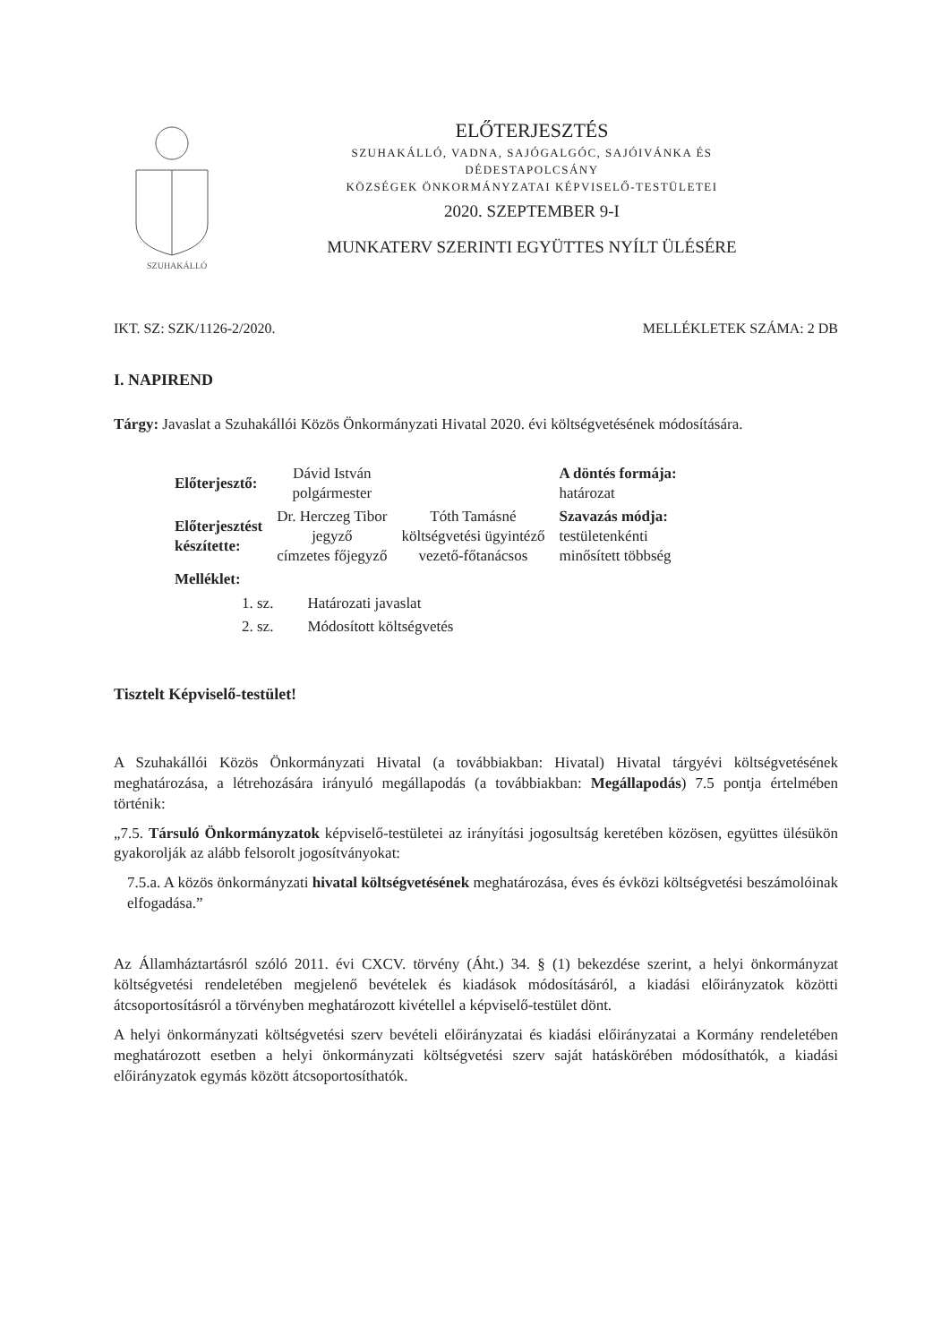SZUHAKÁLLÓ
ELŐTERJESZTÉS
SZUHAKÁLLÓ, VADNA, SAJÓGALGÓC, SAJÓIVÁNKA ÉS
DÉDESTAPOLCSÁNY
KÖZSÉGEK ÖNKORMÁNYZATAI KÉPVISELŐ-TESTÜLETEI
2020. SZEPTEMBER 9-I
MUNKATERV SZERINTI EGYÜTTES NYÍLT ÜLÉSÉRE
IKT. SZ: SZK/1126-2/2020. MELLÉKLETEK SZÁMA: 2 DB
I. NAPIREND
Tárgy: Javaslat a Szuhakállói Közös Önkormányzati Hivatal 2020. évi költségvetésének módosítására.
| Előterjesztő: | Dávid István polgármester | | A döntés formája: határozat |
| Előterjesztést készítette: | Dr. Herczeg Tibor jegyző címzetes főjegyző | Tóth Tamásné költségvetési ügyintéző vezető-főtanácsos | Szavazás módja: testületenkénti minősített többség |
| Melléklet: | | | |
| 1. sz. | Határozati javaslat |
| 2. sz. | Módosított költségvetés |
Tisztelt Képviselő-testület!
A Szuhakállói Közös Önkormányzati Hivatal (a továbbiakban: Hivatal) Hivatal tárgyévi költségvetésének meghatározása, a létrehozására irányuló megállapodás (a továbbiakban: Megállapodás) 7.5 pontja értelmében történik:
„7.5. Társuló Önkormányzatok képviselő-testületei az irányítási jogosultság keretében közösen, együttes ülésükön gyakorolják az alább felsorolt jogosítványokat:
7.5.a. A közös önkormányzati hivatal költségvetésének meghatározása, éves és évközi költségvetési beszámolóinak elfogadása.”
Az Államháztartásról szóló 2011. évi CXCV. törvény (Áht.) 34. § (1) bekezdése szerint, a helyi önkormányzat költségvetési rendeletében megjelenő bevételek és kiadások módosításáról, a kiadási előirányzatok közötti átcsoportosításról a törvényben meghatározott kivétellel a képviselő-testület dönt.
A helyi önkormányzati költségvetési szerv bevételi előirányzatai és kiadási előirányzatai a Kormány rendeletében meghatározott esetben a helyi önkormányzati költségvetési szerv saját hatáskörében módosíthatók, a kiadási előirányzatok egymás között átcsoportosíthatók.